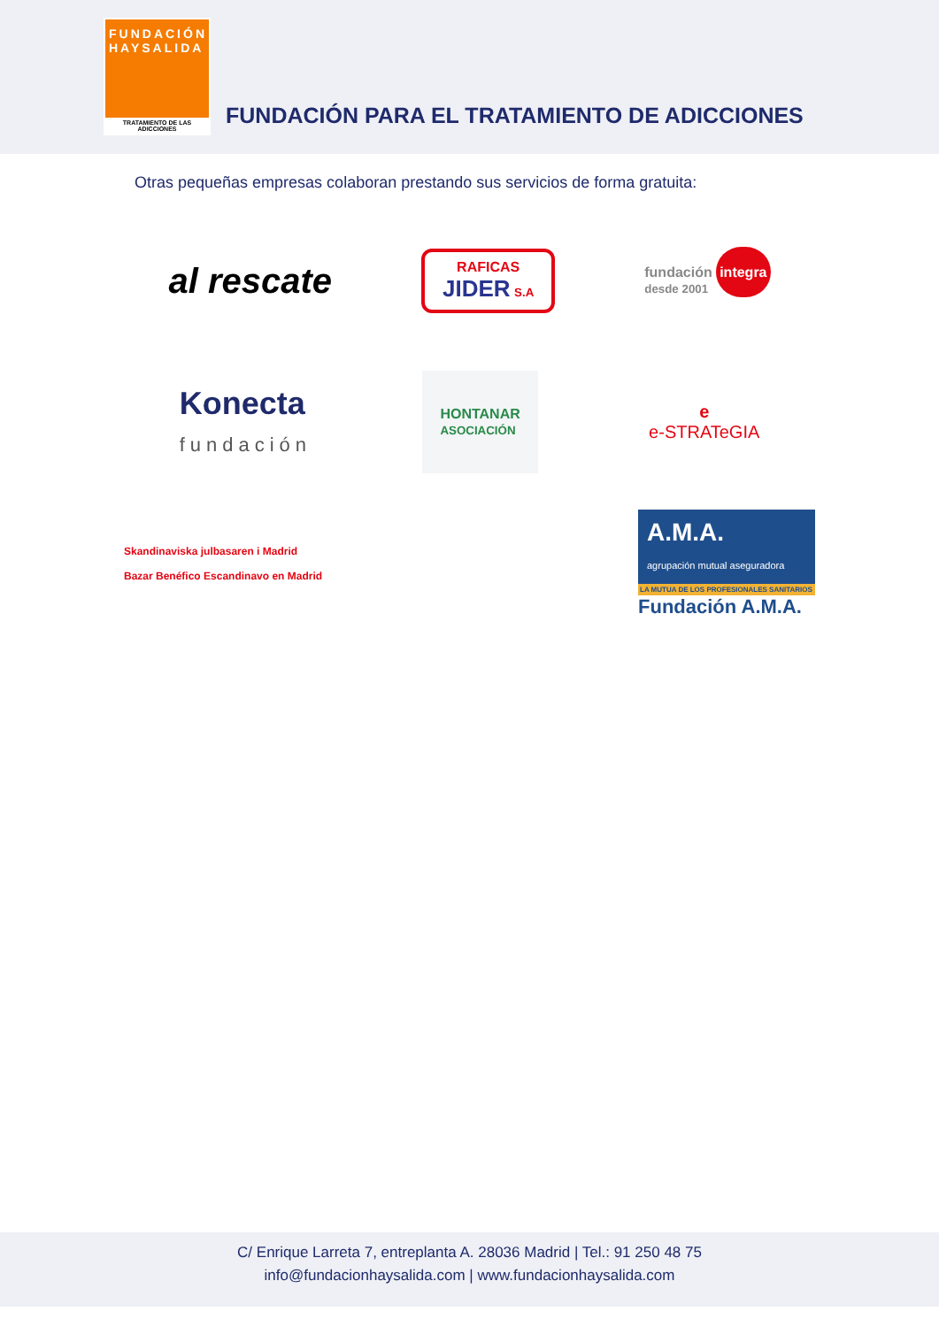FUNDACIÓN
HAYSALIDA
TRATAMIENTO DE LAS ADICCIONES
FUNDACIÓN PARA EL TRATAMIENTO DE ADICCIONES
Otras pequeñas empresas colaboran prestando sus servicios de forma gratuita:
al rescate
RAFICAS
JIDER S.A
fundación integra
desde 2001
Konecta
fundación
HONTANAR
ASOCIACIÓN
e
e-STRATeGIA
Skandinaviska julbasaren i Madrid
Bazar Benéfico Escandinavo en Madrid
A.M.A.
agrupación mutual aseguradora
LA MUTUA DE LOS PROFESIONALES SANITARIOS
Fundación A.M.A.
C/ Enrique Larreta 7, entreplanta A. 28036 Madrid | Tel.: 91 250 48 75
info@fundacionhaysalida.com | www.fundacionhaysalida.com